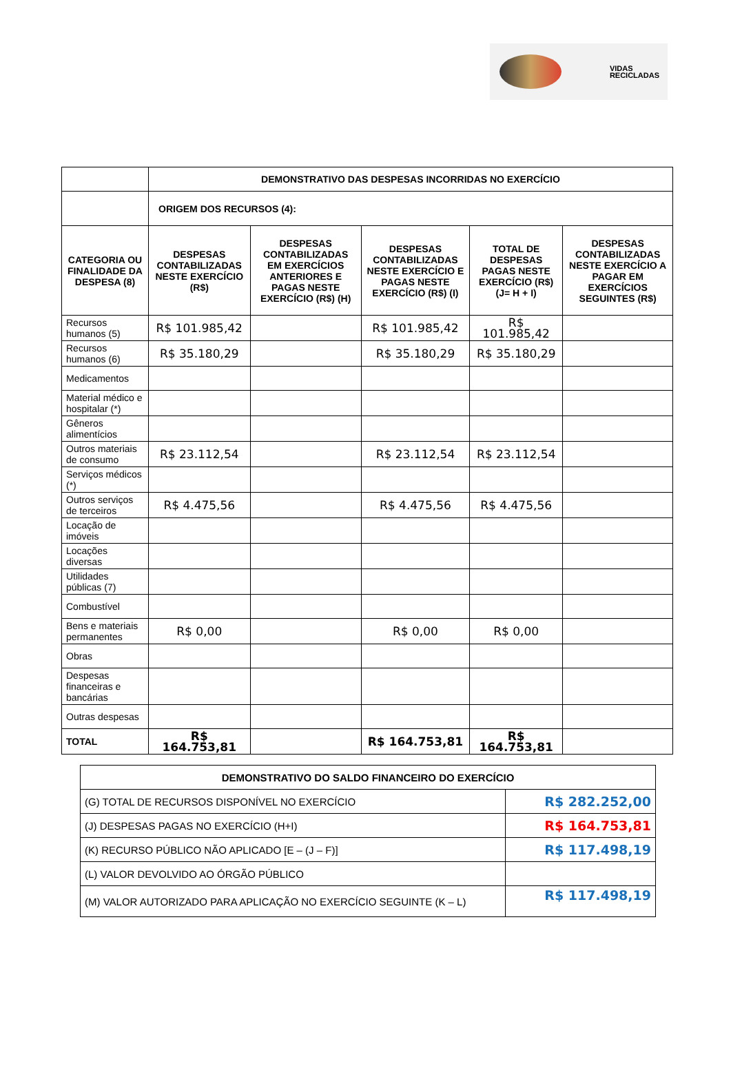VIDAS
RECICLADAS
| | DEMONSTRATIVO DAS DESPESAS INCORRIDAS NO EXERCÍCIO | | | | |
| | ORIGEM DOS RECURSOS (4): | | | | |
| CATEGORIA OU FINALIDADE DA DESPESA (8) | DESPESAS CONTABILIZADAS NESTE EXERCÍCIO (R$) | DESPESAS CONTABILIZADAS EM EXERCÍCIOS ANTERIORES E PAGAS NESTE EXERCÍCIO (R$) (H) | DESPESAS CONTABILIZADAS NESTE EXERCÍCIO E PAGAS NESTE EXERCÍCIO (R$) (I) | TOTAL DE DESPESAS PAGAS NESTE EXERCÍCIO (R$) (J= H + I) | DESPESAS CONTABILIZADAS NESTE EXERCÍCIO A PAGAR EM EXERCÍCIOS SEGUINTES (R$) |
| Recursos humanos (5) | R$ 101.985,42 | | R$ 101.985,42 | R$ 101.985,42 | |
| Recursos humanos (6) | R$ 35.180,29 | | R$ 35.180,29 | R$ 35.180,29 | |
| Medicamentos | | | | | |
| Material médico e hospitalar (*) | | | | | |
| Gêneros alimentícios | | | | | |
| Outros materiais de consumo | R$ 23.112,54 | | R$ 23.112,54 | R$ 23.112,54 | |
| Serviços médicos (*) | | | | | |
| Outros serviços de terceiros | R$ 4.475,56 | | R$ 4.475,56 | R$ 4.475,56 | |
| Locação de imóveis | | | | | |
| Locações diversas | | | | | |
| Utilidades públicas (7) | | | | | |
| Combustível | | | | | |
| Bens e materiais permanentes | R$ 0,00 | | R$ 0,00 | R$ 0,00 | |
| Obras | | | | | |
| Despesas financeiras e bancárias | | | | | |
| Outras despesas | | | | | |
| TOTAL | R$ 164.753,81 | | R$ 164.753,81 | R$ 164.753,81 | |
| DEMONSTRATIVO DO SALDO FINANCEIRO DO EXERCÍCIO | |
| --- | --- |
| (G) TOTAL DE RECURSOS DISPONÍVEL NO EXERCÍCIO | R$ 282.252,00 |
| (J) DESPESAS PAGAS NO EXERCÍCIO (H+I) | R$ 164.753,81 |
| (K) RECURSO PÚBLICO NÃO APLICADO [E – (J – F)] | R$ 117.498,19 |
| (L) VALOR DEVOLVIDO AO ÓRGÃO PÚBLICO | |
| (M) VALOR AUTORIZADO PARA APLICAÇÃO NO EXERCÍCIO SEGUINTE (K – L) | R$ 117.498,19 |